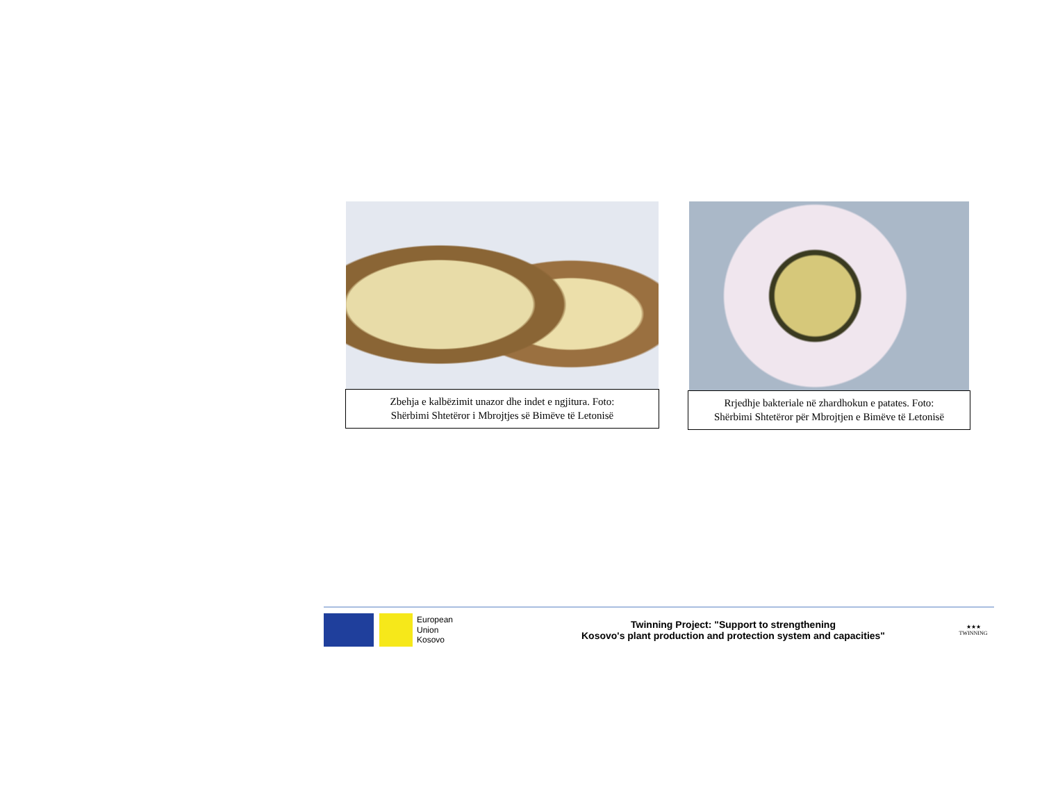Zbehja e kalbëzimit unazor dhe indet e ngjitura. Foto:
Shërbimi Shtetëror i Mbrojtjes së Bimëve të Letonisë
Rrjedhje bakteriale në zhardhokun e patates. Foto:
Shërbimi Shtetëror për Mbrojtjen e Bimëve të Letonisë
European
Union
Kosovo
Twinning Project: "Support to strengthening
Kosovo's plant production and protection system and capacities"
★★★
TWINNING